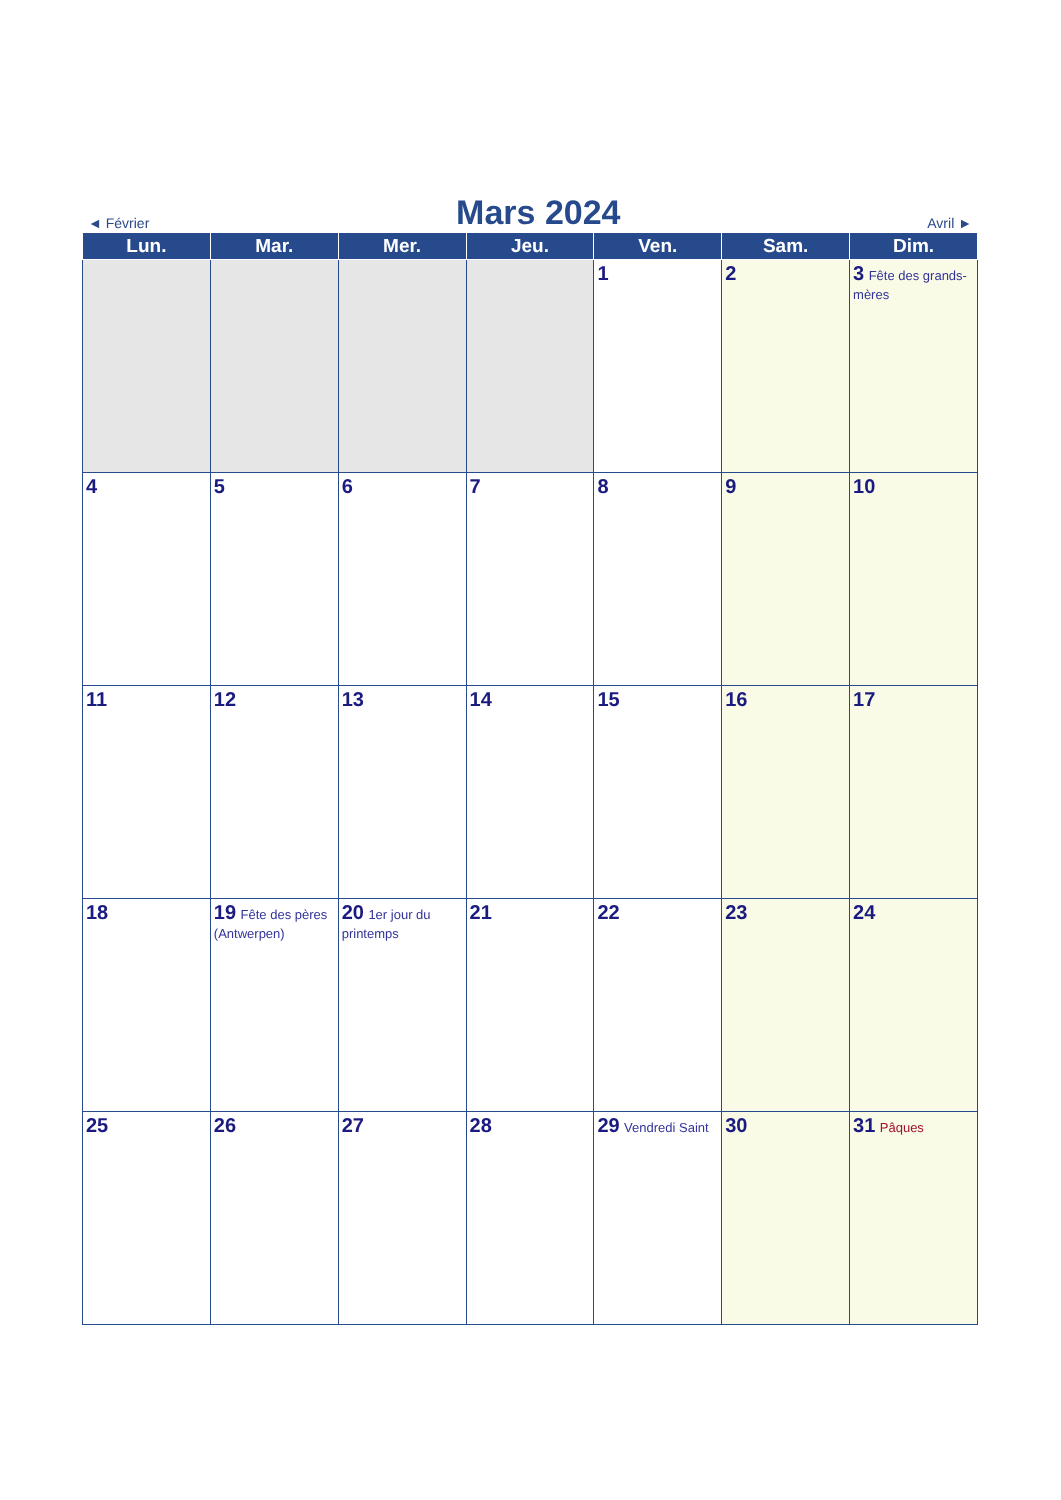◄ Février
Mars 2024
Avril ►
| Lun. | Mar. | Mer. | Jeu. | Ven. | Sam. | Dim. |
| --- | --- | --- | --- | --- | --- | --- |
| | | | | 1 | 2 | 3 Fête des grands-mères |
| 4 | 5 | 6 | 7 | 8 | 9 | 10 |
| 11 | 12 | 13 | 14 | 15 | 16 | 17 |
| 18 | 19 Fête des pères (Antwerpen) | 20 1er jour du printemps | 21 | 22 | 23 | 24 |
| 25 | 26 | 27 | 28 | 29 Vendredi Saint | 30 | 31 Pâques |